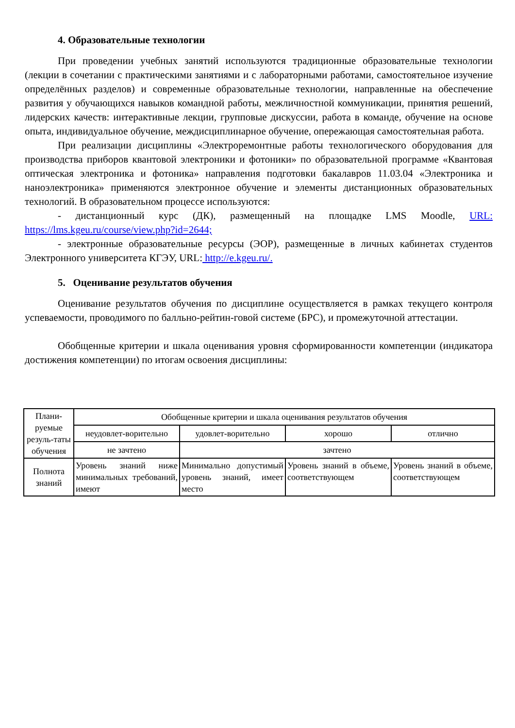4. Образовательные технологии
При проведении учебных занятий используются традиционные образовательные технологии (лекции в сочетании с практическими занятиями и с лабораторными работами, самостоятельное изучение определённых разделов) и современные образовательные технологии, направленные на обеспечение развития у обучающихся навыков командной работы, межличностной коммуникации, принятия решений, лидерских качеств: интерактивные лекции, групповые дискуссии, работа в команде, обучение на основе опыта, индивидуальное обучение, междисциплинарное обучение, опережающая самостоятельная работа.
При реализации дисциплины «Электроремонтные работы технологического оборудования для производства приборов квантовой электроники и фотоники» по образовательной программе «Квантовая оптическая электроника и фотоника» направления подготовки бакалавров 11.03.04 «Электроника и наноэлектроника» применяются электронное обучение и элементы дистанционных образовательных технологий. В образовательном процессе используются:
- дистанционный курс (ДК), размещенный на площадке LMS Moodle, URL: https://lms.kgeu.ru/course/view.php?id=2644;
- электронные образовательные ресурсы (ЭОР), размещенные в личных кабинетах студентов Электронного университета КГЭУ, URL: http://e.kgeu.ru/.
5. Оценивание результатов обучения
Оценивание результатов обучения по дисциплине осуществляется в рамках текущего контроля успеваемости, проводимого по балльно-рейтин-говой системе (БРС), и промежуточной аттестации.
Обобщенные критерии и шкала оценивания уровня сформированности компетенции (индикатора достижения компетенции) по итогам освоения дисциплины:
| Плани-руемые резуль-таты обучения | Обобщенные критерии и шкала оценивания результатов обучения | | | |
| | неудовлет-ворительно | удовлет-ворительно | хорошо | отлично |
| | не зачтено | зачтено | | |
| Полнота знаний | Уровень знаний ниже минимальных требований, имеют | Минимально допустимый уровень знаний, имеет место | Уровень знаний в объеме, соответствующем | Уровень знаний в объеме, соответствующем |